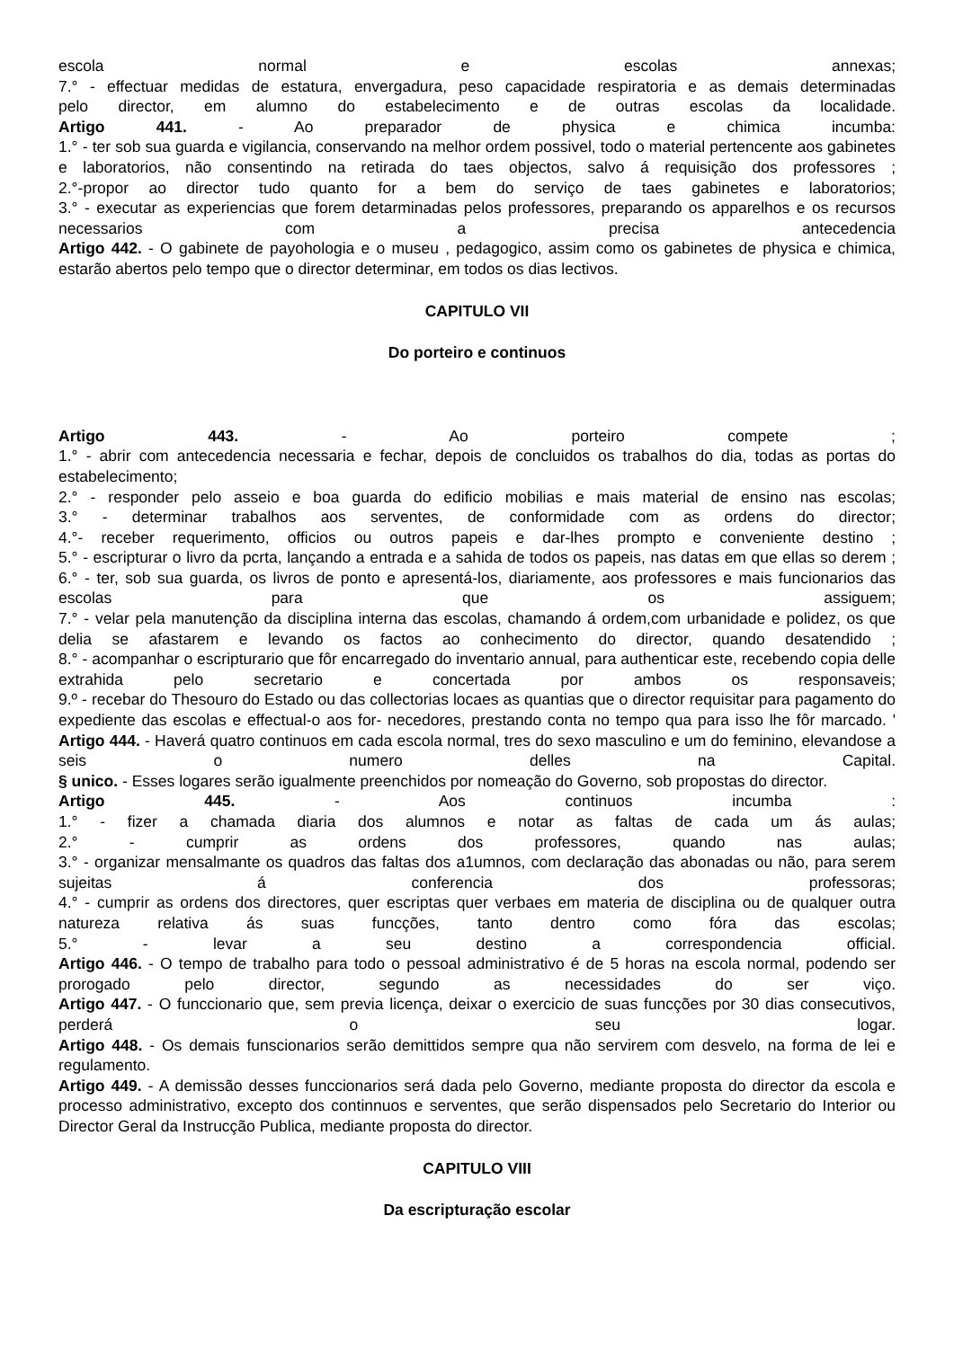escola normal e escolas annexas;
7.° - effectuar medidas de estatura, envergadura, peso capacidade respiratoria e as demais determinadas
pelo director, em alumno do estabelecimento e de outras escolas da localidade.
Artigo 441. - Ao preparador de physica e chimica incumba:
1.° - ter sob sua guarda e vigilancia, conservando na melhor ordem possivel, todo o material pertencente aos gabinetes e laboratorios, não consentindo na retirada do taes objectos, salvo á requisição dos professores ;
2.°-propor ao director tudo quanto for a bem do serviço de taes gabinetes e laboratorios;
3.° - executar as experiencias que forem detarminadas pelos professores, preparando os apparelhos e os recursos necessarios com a precisa antecedencia
Artigo 442. - O gabinete de payohologia e o museu , pedagogico, assim como os gabinetes de physica e chimica, estarão abertos pelo tempo que o director determinar, em todos os dias lectivos.
CAPITULO VII
Do porteiro e continuos
Artigo 443. - Ao porteiro compete ;
1.° - abrir com antecedencia necessaria e fechar, depois de concluidos os trabalhos do dia, todas as portas do estabelecimento;
2.° - responder pelo asseio e boa guarda do edificio mobilias e mais material de ensino nas escolas;
3.° - determinar trabalhos aos serventes, de conformidade com as ordens do director;
4.°- receber requerimento, officios ou outros papeis e dar-lhes prompto e conveniente destino ;
5.° - escripturar o livro da pcrta, lançando a entrada e a sahida de todos os papeis, nas datas em que ellas so derem ;
6.° - ter, sob sua guarda, os livros de ponto e apresentá-los, diariamente, aos professores e mais funcionarios das escolas para que os assiguem;
7.° - velar pela manutenção da disciplina interna das escolas, chamando á ordem,com urbanidade e polidez, os que delia se afastarem e levando os factos ao conhecimento do director, quando desatendido ;
8.° - acompanhar o escripturario que fôr encarregado do inventario annual, para authenticar este, recebendo copia delle extrahida pelo secretario e concertada por ambos os responsaveis;
9.º - recebar do Thesouro do Estado ou das collectorias locaes as quantias que o director requisitar para pagamento do expediente das escolas e effectual-o aos for- necedores, prestando conta no tempo qua para isso lhe fôr marcado. '
Artigo 444. - Haverá quatro continuos em cada escola normal, tres do sexo masculino e um do feminino, elevandose a seis o numero delles na Capital.
§ unico. - Esses logares serão igualmente preenchidos por nomeação do Governo, sob propostas do director.
Artigo 445. - Aos continuos incumba :
1.° - fizer a chamada diaria dos alumnos e notar as faltas de cada um ás aulas;
2.° - cumprir as ordens dos professores, quando nas aulas;
3.° - organizar mensalmante os quadros das faltas dos a1umnos, com declaração das abonadas ou não, para serem sujeitas á conferencia dos professoras;
4.° - cumprir as ordens dos directores, quer escriptas quer verbaes em materia de disciplina ou de qualquer outra natureza relativa ás suas funcções, tanto dentro como fóra das escolas;
5.° - levar a seu destino a correspondencia official.
Artigo 446. - O tempo de trabalho para todo o pessoal administrativo é de 5 horas na escola normal, podendo ser prorogado pelo director, segundo as necessidades do ser viço.
Artigo 447. - O funccionario que, sem previa licença, deixar o exercicio de suas funcções por 30 dias consecutivos, perderá o seu logar.
Artigo 448. - Os demais funscionarios serão demittidos sempre qua não servirem com desvelo, na forma de lei e regulamento.
Artigo 449. - A demissão desses funccionarios será dada pelo Governo, mediante proposta do director da escola e processo administrativo, excepto dos continnuos e serventes, que serão dispensados pelo Secretario do Interior ou Director Geral da Instrucção Publica, mediante proposta do director.
CAPITULO VIII
Da escripturação escolar